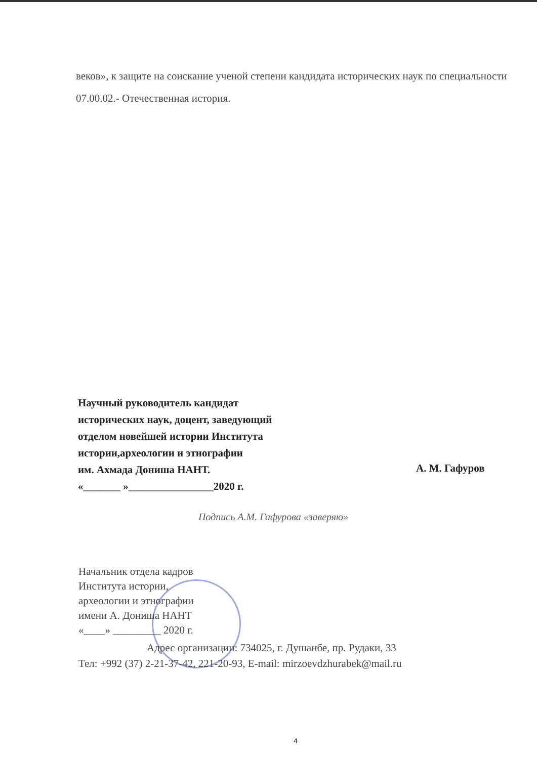веков», к защите на соискание ученой степени кандидата исторических наук по специальности 07.00.02.- Отечественная история.
Научный руководитель кандидат
исторических наук, доцент, заведующий
отделом новейшей истории Института
истории,археологии и этнографии
им. Ахмада Дониша НАНТ.
«_______ »________________2020 г.
А. М. Гафуров
Подпись А.М. Гафурова «заверяю»
Начальник отдела кадров
Института истории,
археологии и этнографии
имени А. Дониша НАНТ
«____» _________ 2020 г.
Адрес организации: 734025, г. Душанбе, пр. Рудаки, 33
Тел: +992 (37) 2-21-37-42, 221-20-93, E-mail: mirzoevdzhurabek@mail.ru
4